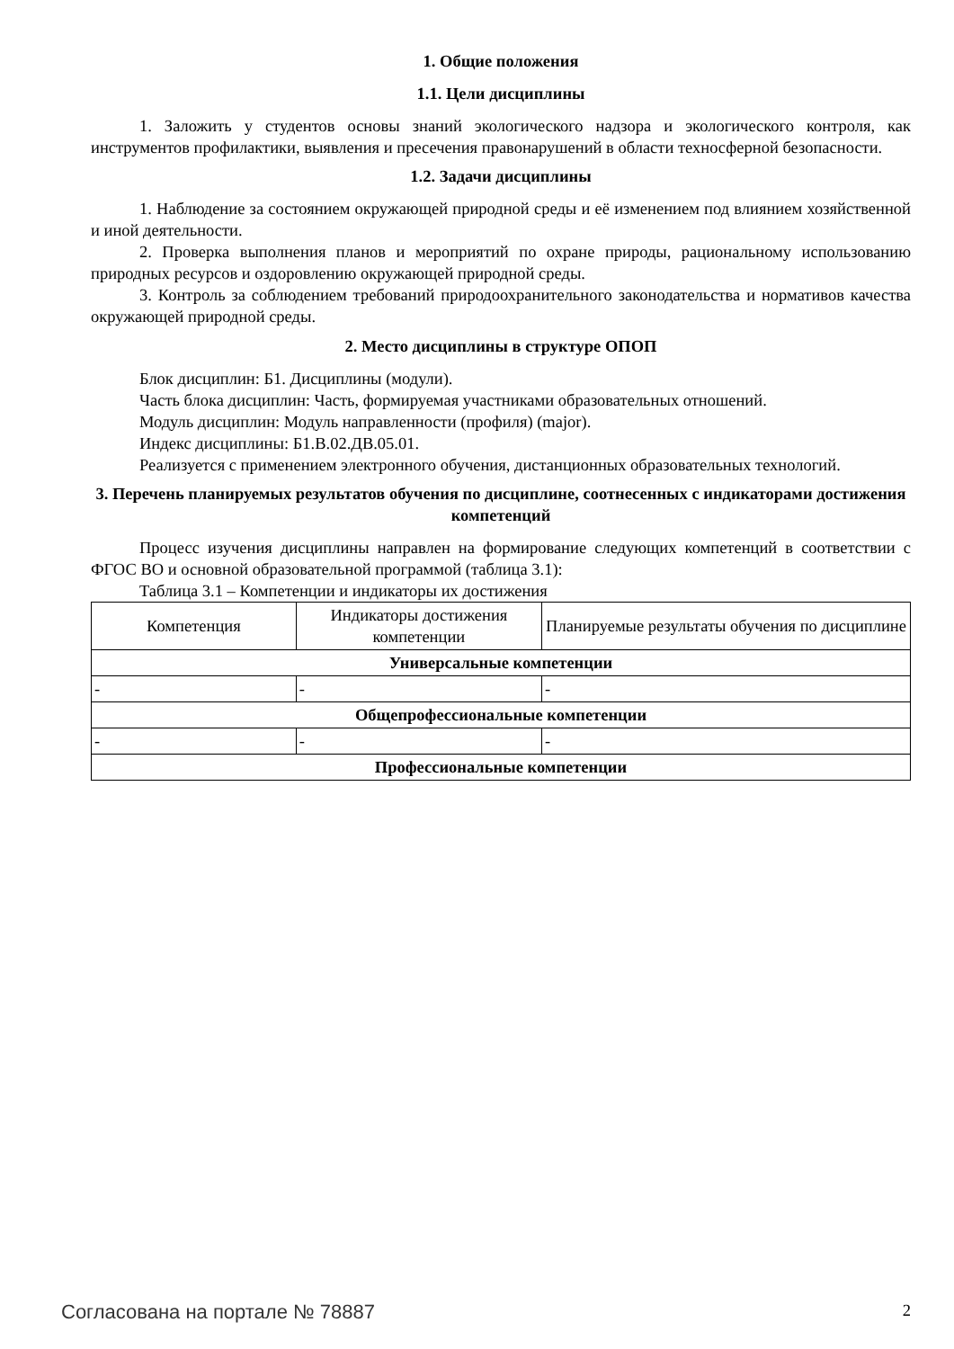1. Общие положения
1.1. Цели дисциплины
1. Заложить у студентов основы знаний экологического надзора и экологического контроля, как инструментов профилактики, выявления и пресечения правонарушений в области техносферной безопасности.
1.2. Задачи дисциплины
1. Наблюдение за состоянием окружающей природной среды и её изменением под влиянием хозяйственной и иной деятельности.
2. Проверка выполнения планов и мероприятий по охране природы, рациональному использованию природных ресурсов и оздоровлению окружающей природной среды.
3. Контроль за соблюдением требований природоохранительного законодательства и нормативов качества окружающей природной среды.
2. Место дисциплины в структуре ОПОП
Блок дисциплин: Б1. Дисциплины (модули).
Часть блока дисциплин: Часть, формируемая участниками образовательных отношений.
Модуль дисциплин: Модуль направленности (профиля) (major).
Индекс дисциплины: Б1.В.02.ДВ.05.01.
Реализуется с применением электронного обучения, дистанционных образовательных технологий.
3. Перечень планируемых результатов обучения по дисциплине, соотнесенных с индикаторами достижения компетенций
Процесс изучения дисциплины направлен на формирование следующих компетенций в соответствии с ФГОС ВО и основной образовательной программой (таблица 3.1):
Таблица 3.1 – Компетенции и индикаторы их достижения
| Компетенция | Индикаторы достижения компетенции | Планируемые результаты обучения по дисциплине |
| --- | --- | --- |
| Универсальные компетенции | | |
| - | - | - |
| Общепрофессиональные компетенции | | |
| - | - | - |
| Профессиональные компетенции | | |
Согласована на портале № 78887 2